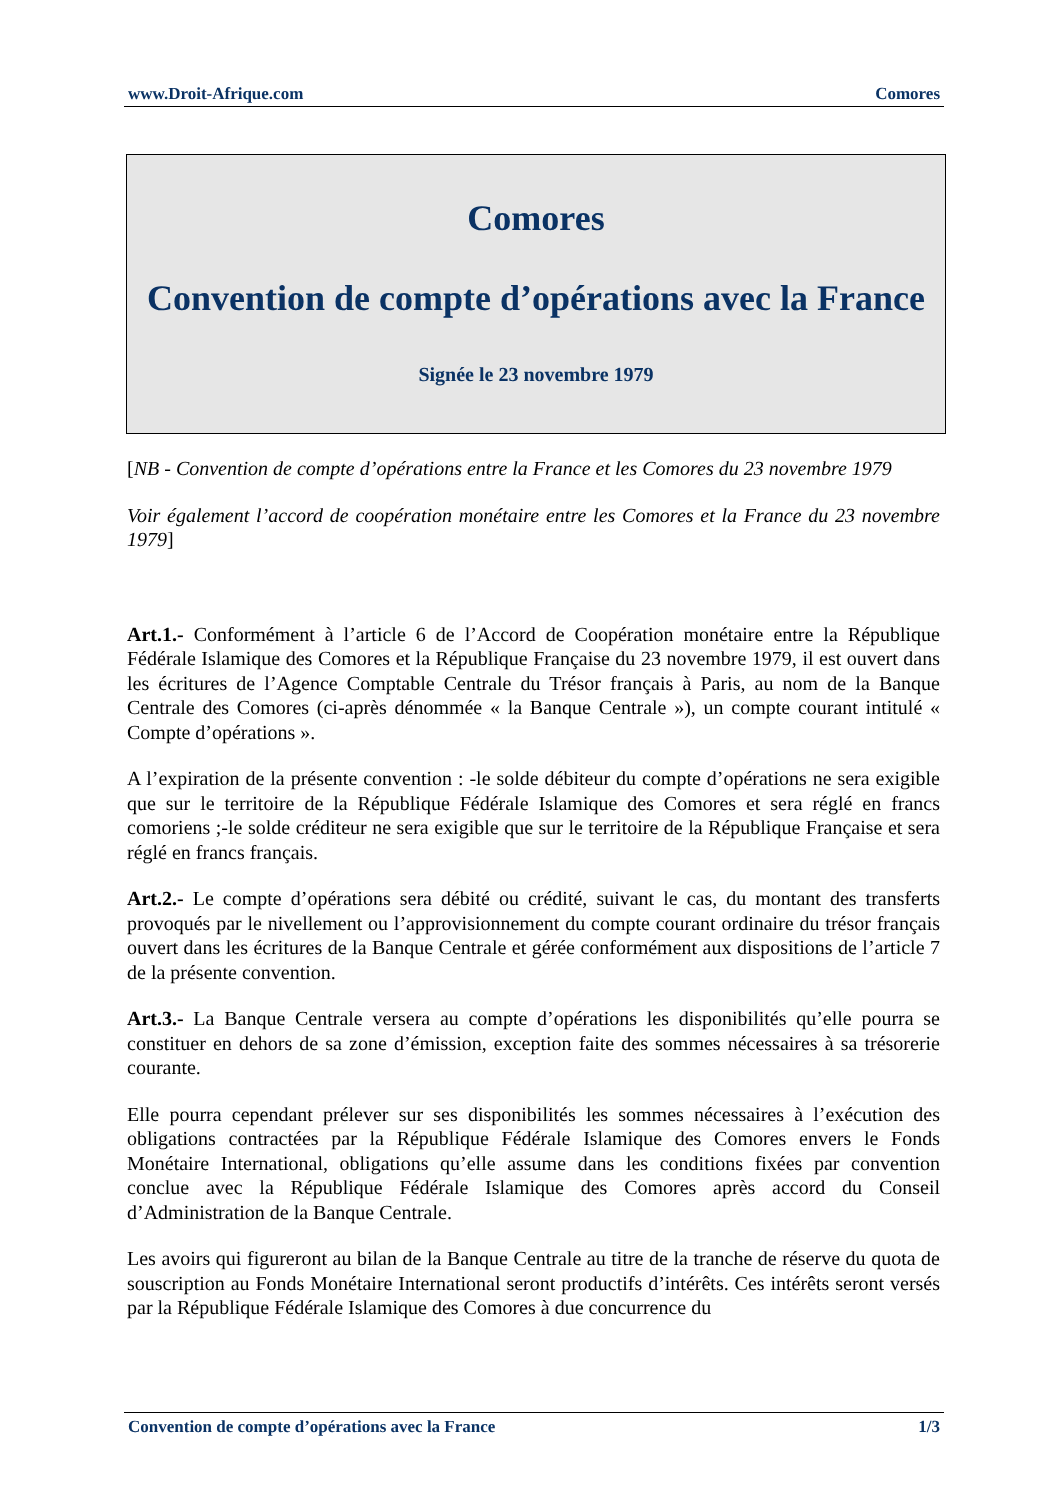www.Droit-Afrique.com Comores
Comores
Convention de compte d’opérations avec la France
Signée le 23 novembre 1979
[NB - Convention de compte d’opérations entre la France et les Comores du 23 novembre 1979
Voir également l’accord de coopération monétaire entre les Comores et la France du 23 novembre 1979]
Art.1.- Conformément à l’article 6 de l’Accord de Coopération monétaire entre la République Fédérale Islamique des Comores et la République Française du 23 novembre 1979, il est ouvert dans les écritures de l’Agence Comptable Centrale du Trésor français à Paris, au nom de la Banque Centrale des Comores (ci-après dénommée « la Banque Centrale »), un compte courant intitulé « Compte d’opérations ».
A l’expiration de la présente convention : -le solde débiteur du compte d’opérations ne sera exigible que sur le territoire de la République Fédérale Islamique des Comores et sera réglé en francs comoriens ;-le solde créditeur ne sera exigible que sur le territoire de la République Française et sera réglé en francs français.
Art.2.- Le compte d’opérations sera débité ou crédité, suivant le cas, du montant des transferts provoqués par le nivellement ou l’approvisionnement du compte courant ordinaire du trésor français ouvert dans les écritures de la Banque Centrale et gérée conformément aux dispositions de l’article 7 de la présente convention.
Art.3.- La Banque Centrale versera au compte d’opérations les disponibilités qu’elle pourra se constituer en dehors de sa zone d’émission, exception faite des sommes nécessaires à sa trésorerie courante.
Elle pourra cependant prélever sur ses disponibilités les sommes nécessaires à l’exécution des obligations contractées par la République Fédérale Islamique des Comores envers le Fonds Monétaire International, obligations qu’elle assume dans les conditions fixées par convention conclue avec la République Fédérale Islamique des Comores après accord du Conseil d’Administration de la Banque Centrale.
Les avoirs qui figureront au bilan de la Banque Centrale au titre de la tranche de réserve du quota de souscription au Fonds Monétaire International seront productifs d’intérêts. Ces intérêts seront versés par la République Fédérale Islamique des Comores à due concurrence du
Convention de compte d’opérations avec la France 1/3